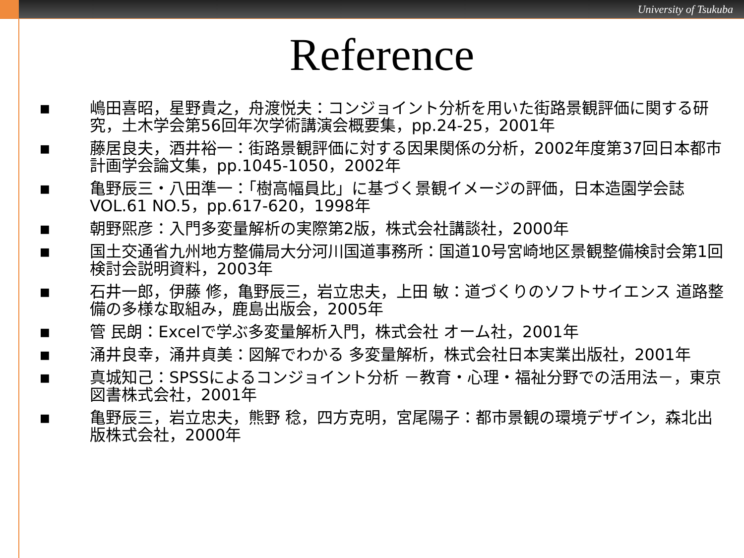University of Tsukuba
Reference
■ 嶋田喜昭，星野貴之，舟渡悦夫：コンジョイント分析を用いた街路景観評価に関する研究，土木学会第56回年次学術講演会概要集，pp.24-25，2001年
■ 藤居良夫，酒井裕一：街路景観評価に対する因果関係の分析，2002年度第37回日本都市計画学会論文集，pp.1045-1050，2002年
■ 亀野辰三・八田準一：「樹高幅員比」に基づく景観イメージの評価，日本造園学会誌 VOL.61 NO.5，pp.617-620，1998年
■ 朝野煕彦：入門多変量解析の実際第2版，株式会社講談社，2000年
■ 国土交通省九州地方整備局大分河川国道事務所：国道10号宮崎地区景観整備検討会第1回検討会説明資料，2003年
■ 石井一郎，伊藤 修，亀野辰三，岩立忠夫，上田 敏：道づくりのソフトサイエンス 道路整備の多様な取組み，鹿島出版会，2005年
■ 管 民朗：Excelで学ぶ多変量解析入門，株式会社 オーム社，2001年
■ 涌井良幸，涌井貞美：図解でわかる 多変量解析，株式会社日本実業出版社，2001年
■ 真城知己：SPSSによるコンジョイント分析 －教育・心理・福祉分野での活用法－，東京図書株式会社，2001年
■ 亀野辰三，岩立忠夫，熊野 稔，四方克明，宮尾陽子：都市景観の環境デザイン，森北出版株式会社，2000年